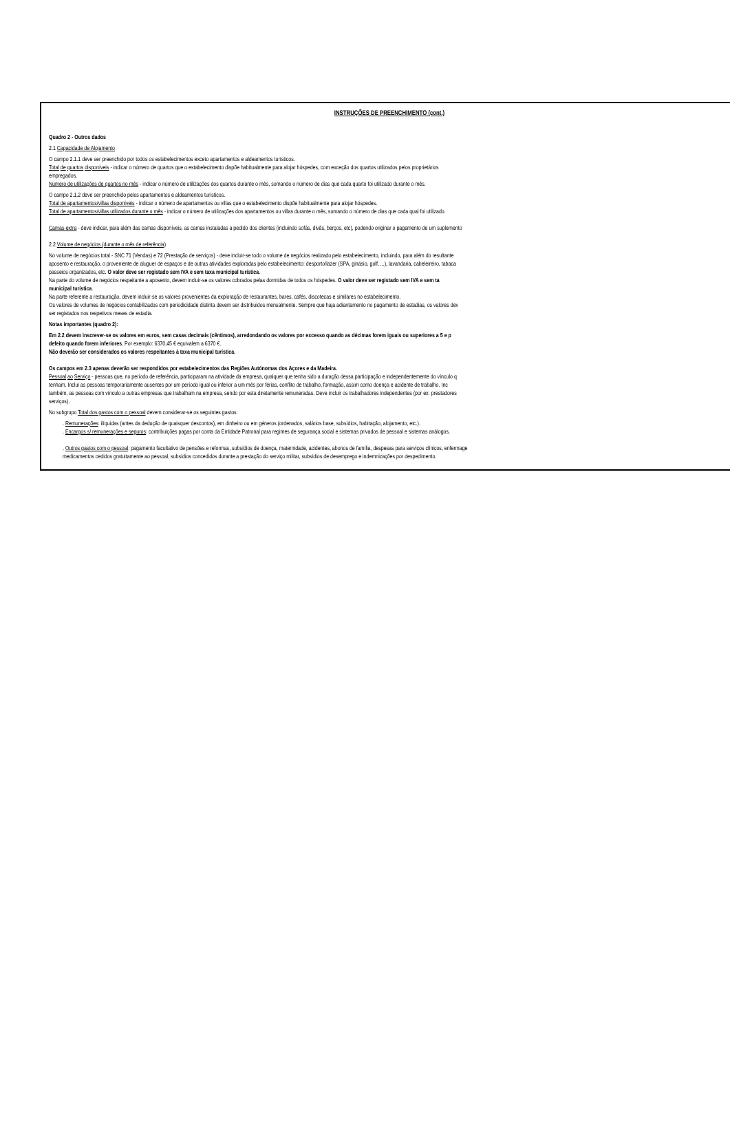INSTRUÇÕES DE PREENCHIMENTO (cont.)
Quadro 2 - Outros dados
2.1 Capacidade de Alojamento
O campo 2.1.1 deve ser preenchido por todos os estabelecimentos exceto apartamentos e aldeamentos turísticos.
Total de quartos disponíveis - indicar o número de quartos que o estabelecimento dispõe habitualmente para alojar hóspedes, com exceção dos quartos utilizados pelos proprietários
empregados.
Número de utilizações de quartos no mês - indicar o número de utilizações dos quartos durante o mês, somando o número de dias que cada quarto foi utilizado durante o mês.
O campo 2.1.2 deve ser preenchido pelos apartamentos e aldeamentos turísticos.
Total de apartamentos/villas disponíveis - indicar o número de apartamentos ou villas que o estabelecimento dispõe habitualmente para alojar hóspedes.
Total de apartamentos/villas utilizados durante o mês - indicar o número de utilizações dos apartamentos ou villas durante o mês, somando o número de dias que cada qual foi utilizado.
Camas-extra - deve indicar, para além das camas disponíveis, as camas instaladas a pedido dos clientes (incluindo sofás, divãs, berços, etc), podendo originar o pagamento de um suplemento
2.2 Volume de negócios (durante o mês de referência)
No volume de negócios total - SNC 71 (Vendas) e 72 (Prestação de serviços) - deve incluir-se todo o volume de negócios realizado pelo estabelecimento, incluindo, para além do resultante
aposento e restauração, o proveniente de aluguer de espaços e de outras atividades exploradas pelo estabelecimento: desporto/lazer (SPA, ginásio, golf, ...), lavandaria, cabeleireiro, tabaca
passeios organizados, etc. O valor deve ser registado sem IVA e sem taxa municipal turística.
Na parte do volume de negócios respeitante a aposento, devem incluir-se os valores cobrados pelas dormidas de todos os hóspedes. O valor deve ser registado sem IVA e sem ta
municipal turística.
Na parte referente a restauração, devem incluir-se os valores provenientes da exploração de restaurantes, bares, cafés, discotecas e similares no estabelecimento.
Os valores de volumes de negócios contabilizados com periodicidade distinta devem ser distribuidos mensalmente. Sempre que haja adiantamento no pagamento de estadias, os valores dev
ser registados nos respetivos meses de estadia.
Notas importantes (quadro 2):
Em 2.2 devem inscrever-se os valores em euros, sem casas decimais (cêntimos), arredondando os valores por excesso quando as décimas forem iguais ou superiores a 5 e p
defeito quando forem inferiores. Por exemplo: 6370,45 € equivalem a 6370 €.
Não deverão ser considerados os valores respeitantes à taxa municipal turística.
Os campos em 2.3 apenas deverão ser respondidos por estabelecimentos das Regiões Autónomas dos Açores e da Madeira.
Pessoal ao Serviço - pessoas que, no período de referência, participaram na atividade da empresa, qualquer que tenha sido a duração dessa participação e independentemente do vínculo q
tenham. Inclui as pessoas temporariamente ausentes por um período igual ou inferior a um mês por férias, conflito de trabalho, formação, assim como doença e acidente de trabalho. Inc
também, as pessoas com vínculo a outras empresas que trabalham na empresa, sendo por esta diretamente remuneradas. Deve incluir os trabalhadores independentes (por ex: prestadores
serviços).
No subgrupo Total dos gastos com o pessoal devem considerar-se os seguintes gastos:
. Remunerações: ilíquidas (antes da dedução de quaisquer descontos), em dinheiro ou em géneros (ordenados, salários base, subsídios, habitação, alojamento, etc.).
. Encargos s/ remunerações e seguros: contribuições pagas por conta da Entidade Patronal para regimes de segurança social e sistemas privados de pessoal e sistemas análogos.
. Outros gastos com o pessoal: pagamento facultativo de pensões e reformas, subsídios de doença, maternidade, acidentes, abonos de família, despesas para serviços clínicos, enfermage
medicamentos cedidos gratuitamente ao pessoal, subsídios concedidos durante a prestação do serviço militar, subsídios de desemprego e indemnizações por despedimento.